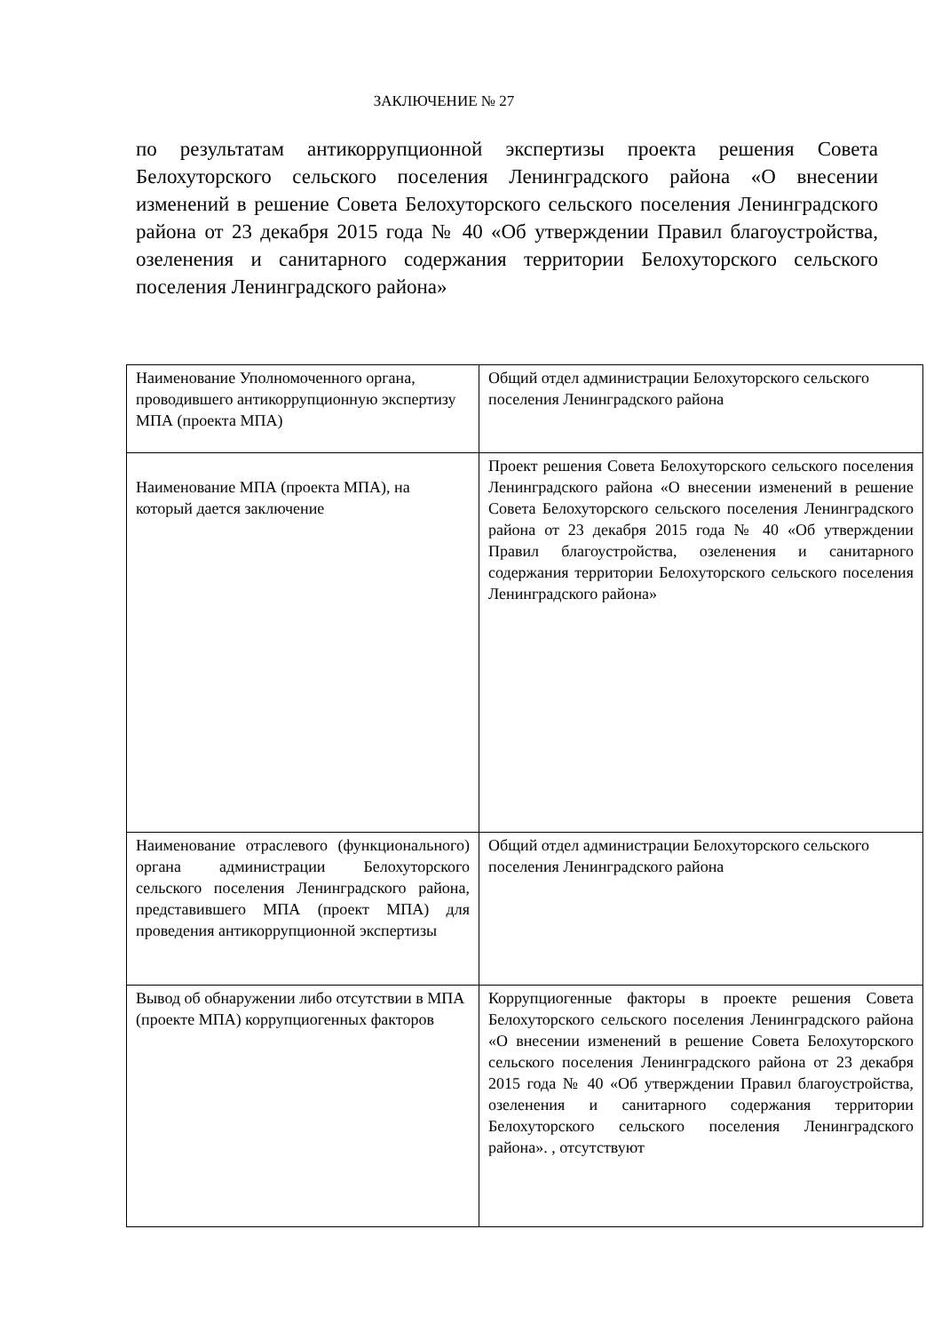ЗАКЛЮЧЕНИЕ № 27
по результатам антикоррупционной экспертизы проекта решения Совета Белохуторского сельского поселения Ленинградского района «О внесении изменений в решение Совета Белохуторского сельского поселения Ленинградского района от 23 декабря 2015 года № 40 «Об утверждении Правил благоустройства, озеленения и санитарного содержания территории Белохуторского сельского поселения Ленинградского района»
| Наименование Уполномоченного органа, проводившего антикоррупционную экспертизу МПА (проекта МПА) | Общий отдел администрации Белохуторского сельского поселения Ленинградского района |
| Наименование МПА (проекта МПА), на который дается заключение | Проект решения Совета Белохуторского сельского поселения Ленинградского района «О внесении изменений в решение Совета Белохуторского сельского поселения Ленинградского района от 23 декабря 2015 года № 40 «Об утверждении Правил благоустройства, озеленения и санитарного содержания территории Белохуторского сельского поселения Ленинградского района» |
| Наименование отраслевого (функционального) органа администрации Белохуторского сельского поселения Ленинградского района, представившего МПА (проект МПА) для проведения антикоррупционной экспертизы | Общий отдел администрации Белохуторского сельского поселения Ленинградского района |
| Вывод об обнаружении либо отсутствии в МПА (проекте МПА) коррупциогенных факторов | Коррупциогенные факторы в проекте решения Совета Белохуторского сельского поселения Ленинградского района «О внесении изменений в решение Совета Белохуторского сельского поселения Ленинградского района от 23 декабря 2015 года № 40 «Об утверждении Правил благоустройства, озеленения и санитарного содержания территории Белохуторского сельского поселения Ленинградского района». , отсутствуют |